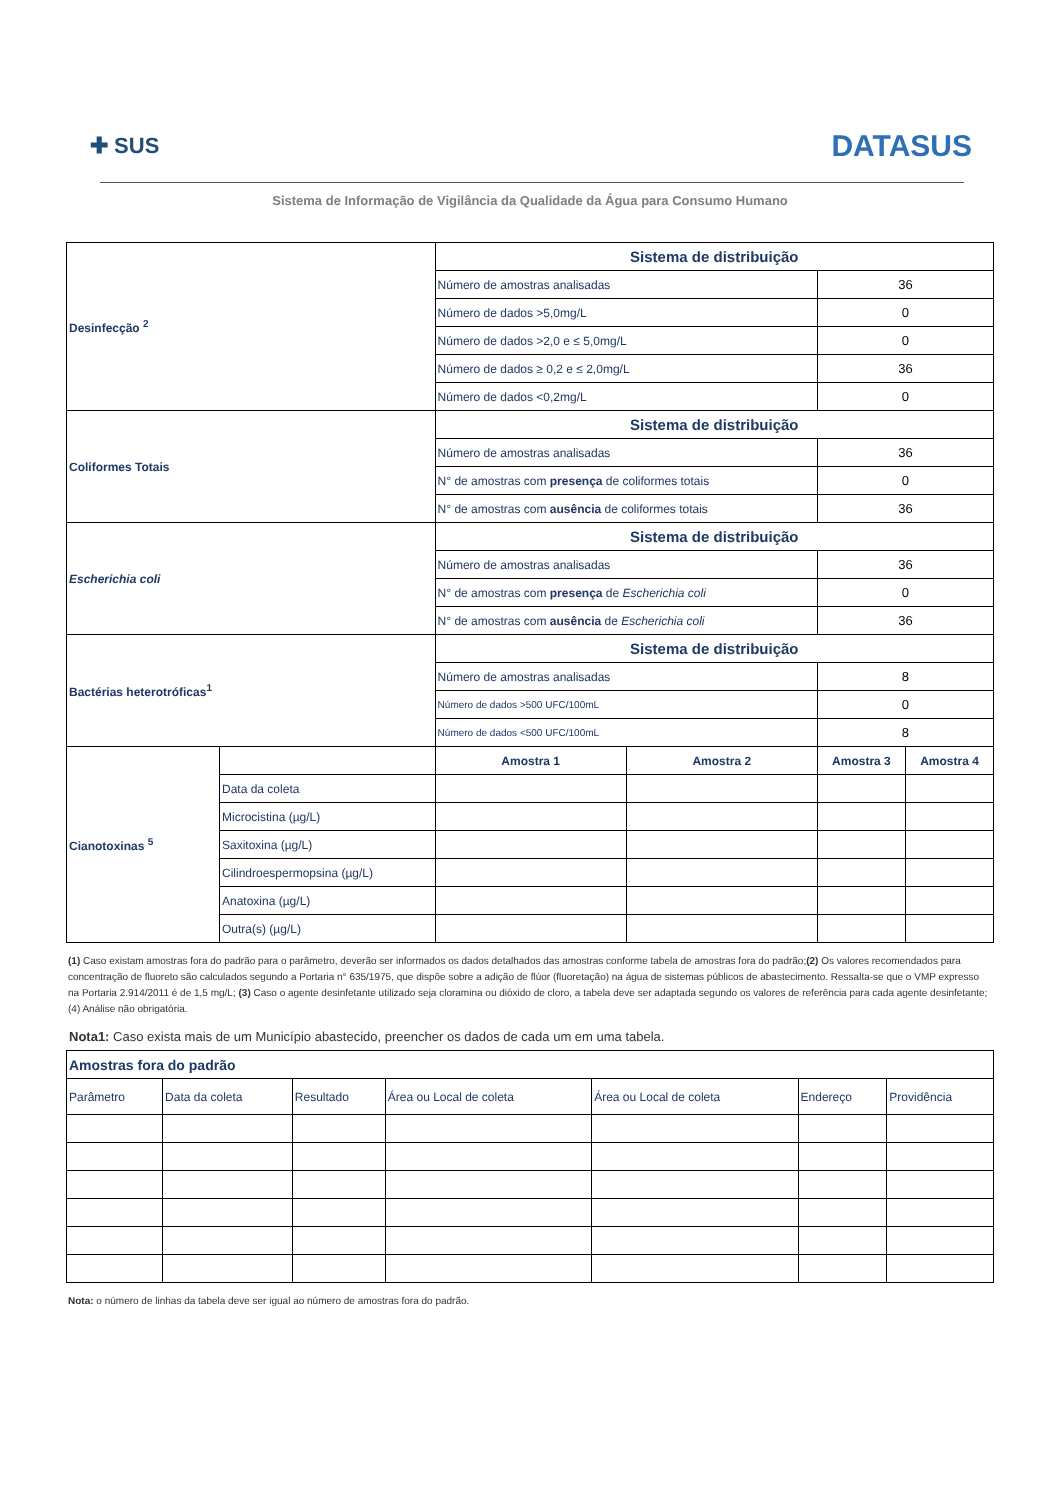✚ SUS
DATASUS
Sistema de Informação de Vigilância da Qualidade da Água para Consumo Humano
| Desinfecção <sup>2</sup> | | Sistema de distribuição | | | |
| | | Número de amostras analisadas | | 36 | |
| | | Número de dados >5,0mg/L | | 0 | |
| | | Número de dados >2,0 e ≤ 5,0mg/L | | 0 | |
| | | Número de dados ≥ 0,2 e ≤ 2,0mg/L | | 36 | |
| | | Número de dados <0,2mg/L | | 0 | |
| Coliformes Totais | | Sistema de distribuição | | | |
| | | Número de amostras analisadas | | 36 | |
| | | N° de amostras com presença de coliformes totais | | 0 | |
| | | N° de amostras com ausência de coliformes totais | | 36 | |
| Escherichia coli | | Sistema de distribuição | | | |
| | | Número de amostras analisadas | | 36 | |
| | | N° de amostras com presença de Escherichia coli | | 0 | |
| | | N° de amostras com ausência de Escherichia coli | | 36 | |
| Bactérias heterotróficas<sup>1</sup> | | Sistema de distribuição | | | |
| | | Número de amostras analisadas | | 8 | |
| | | Número de dados >500 UFC/100mL | | 0 | |
| | | Número de dados <500 UFC/100mL | | 8 | |
| Cianotoxinas <sup>5</sup> | | Amostra 1 | Amostra 2 | Amostra 3 | Amostra 4 |
| | Data da coleta | | | | |
| | Microcistina (µg/L) | | | | |
| | Saxitoxina (µg/L) | | | | |
| | Cilindroespermopsina (µg/L) | | | | |
| | Anatoxina (µg/L) | | | | |
| | Outra(s) (µg/L) | | | | |
(1) Caso existam amostras fora do padrão para o parâmetro, deverão ser informados os dados detalhados das amostras conforme tabela de amostras fora do padrão;(2) Os valores recomendados para concentração de fluoreto são calculados segundo a Portaria n° 635/1975, que dispõe sobre a adição de flúor (fluoretação) na água de sistemas públicos de abastecimento. Ressalta-se que o VMP expresso na Portaria 2.914/2011 é de 1,5 mg/L; (3) Caso o agente desinfetante utilizado seja cloramina ou dióxido de cloro, a tabela deve ser adaptada segundo os valores de referência para cada agente desinfetante; (4) Análise não obrigatória.
Nota1: Caso exista mais de um Município abastecido, preencher os dados de cada um em uma tabela.
| Amostras fora do padrão | | | | | | |
| --- | --- | --- | --- | --- | --- | --- |
| Parâmetro | Data da coleta | Resultado | Área ou Local de coleta | Área ou Local de coleta | Endereço | Providência |
Nota: o número de linhas da tabela deve ser igual ao número de amostras fora do padrão.